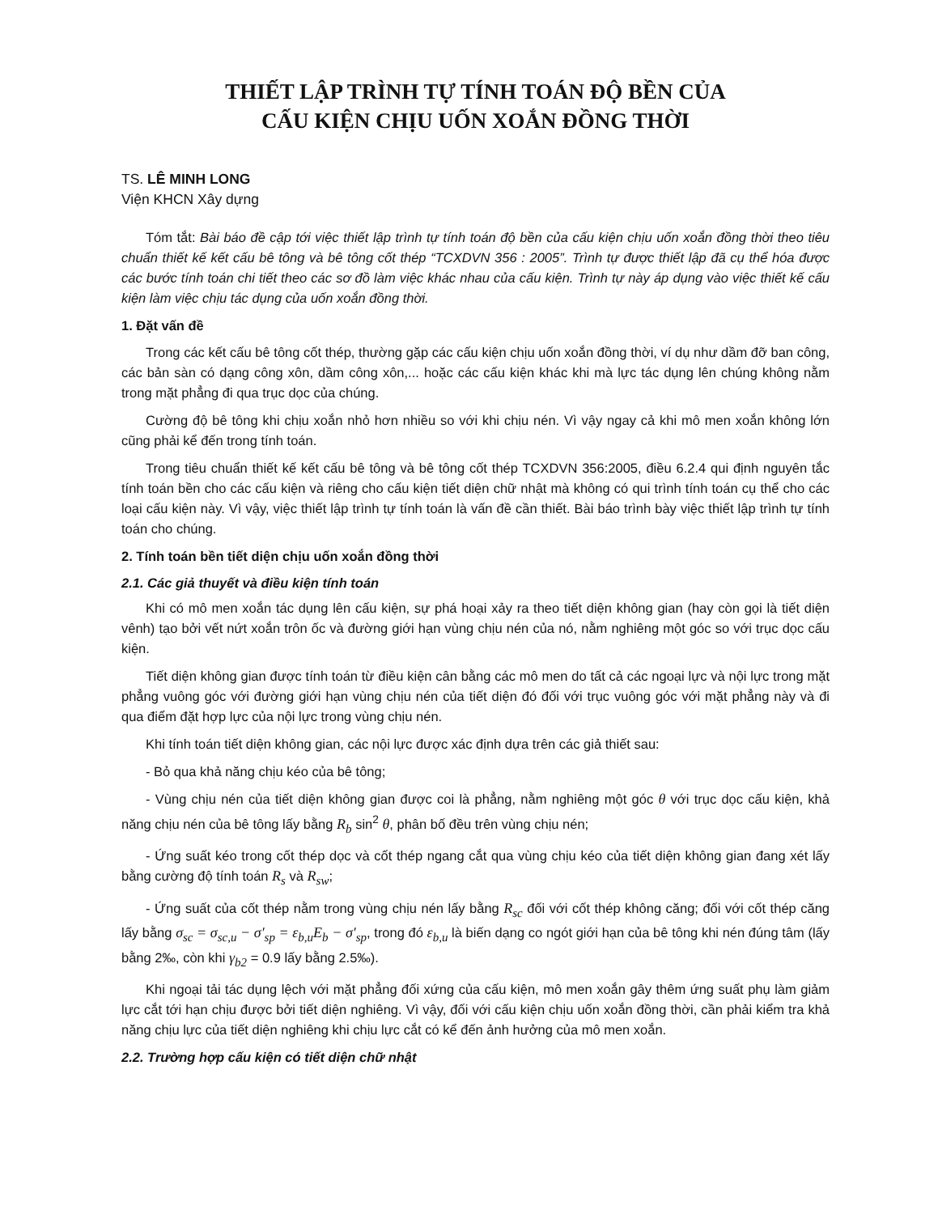THIẾT LẬP TRÌNH TỰ TÍNH TOÁN ĐỘ BỀN CỦA
CẤU KIỆN CHỊU UỐN XOẮN ĐỒNG THỜI
TS. LÊ MINH LONG
Viện KHCN Xây dựng
Tóm tắt: Bài báo đề cập tới việc thiết lập trình tự tính toán độ bền của cấu kiện chịu uốn xoắn đồng thời theo tiêu chuẩn thiết kế kết cấu bê tông và bê tông cốt thép “TCXDVN 356 : 2005”. Trình tự được thiết lập đã cụ thể hóa được các bước tính toán chi tiết theo các sơ đồ làm việc khác nhau của cấu kiện. Trình tự này áp dụng vào việc thiết kế cấu kiện làm việc chịu tác dụng của uốn xoắn đồng thời.
1. Đặt vấn đề
Trong các kết cấu bê tông cốt thép, thường gặp các cấu kiện chịu uốn xoắn đồng thời, ví dụ như dầm đỡ ban công, các bản sàn có dạng công xôn, dầm công xôn,... hoặc các cấu kiện khác khi mà lực tác dụng lên chúng không nằm trong mặt phẳng đi qua trục dọc của chúng.
Cường độ bê tông khi chịu xoắn nhỏ hơn nhiều so với khi chịu nén. Vì vậy ngay cả khi mô men xoắn không lớn cũng phải kể đến trong tính toán.
Trong tiêu chuẩn thiết kế kết cấu bê tông và bê tông cốt thép TCXDVN 356:2005, điều 6.2.4 qui định nguyên tắc tính toán bền cho các cấu kiện và riêng cho cấu kiện tiết diện chữ nhật mà không có qui trình tính toán cụ thể cho các loại cấu kiện này. Vì vậy, việc thiết lập trình tự tính toán là vấn đề cần thiết. Bài báo trình bày việc thiết lập trình tự tính toán cho chúng.
2. Tính toán bền tiết diện chịu uốn xoắn đồng thời
2.1. Các giả thuyết và điều kiện tính toán
Khi có mô men xoắn tác dụng lên cấu kiện, sự phá hoại xảy ra theo tiết diện không gian (hay còn gọi là tiết diện vênh) tạo bởi vết nứt xoắn trôn ốc và đường giới hạn vùng chịu nén của nó, nằm nghiêng một góc so với trục dọc cấu kiện.
Tiết diện không gian được tính toán từ điều kiện cân bằng các mô men do tất cả các ngoại lực và nội lực trong mặt phẳng vuông góc với đường giới hạn vùng chịu nén của tiết diện đó đối với trục vuông góc với mặt phẳng này và đi qua điểm đặt hợp lực của nội lực trong vùng chịu nén.
Khi tính toán tiết diện không gian, các nội lực được xác định dựa trên các giả thiết sau:
- Bỏ qua khả năng chịu kéo của bê tông;
- Vùng chịu nén của tiết diện không gian được coi là phẳng, nằm nghiêng một góc θ với trục dọc cấu kiện, khả năng chịu nén của bê tông lấy bằng R<sub>b</sub> sin<sup>2</sup> θ, phân bố đều trên vùng chịu nén;
- Ứng suất kéo trong cốt thép dọc và cốt thép ngang cắt qua vùng chịu kéo của tiết diện không gian đang xét lấy bằng cường độ tính toán R<sub>s</sub> và R<sub>sw</sub>;
- Ứng suất của cốt thép nằm trong vùng chịu nén lấy bằng R<sub>sc</sub> đối với cốt thép không căng; đối với cốt thép căng lấy bằng σ<sub>sc</sub> = σ<sub>sc,u</sub> − σ′<sub>sp</sub> = ε<sub>b,u</sub>E<sub>b</sub> − σ′<sub>sp</sub>, trong đó ε<sub>b,u</sub> là biến dạng co ngót giới hạn của bê tông khi nén đúng tâm (lấy bằng 2‰, còn khi γ<sub>b2</sub> = 0.9 lấy bằng 2.5‰).
Khi ngoại tải tác dụng lệch với mặt phẳng đối xứng của cấu kiện, mô men xoắn gây thêm ứng suất phụ làm giảm lực cắt tới hạn chịu được bởi tiết diện nghiêng. Vì vậy, đối với cấu kiện chịu uốn xoắn đồng thời, cần phải kiểm tra khả năng chịu lực của tiết diện nghiêng khi chịu lực cắt có kể đến ảnh hưởng của mô men xoắn.
2.2. Trường hợp cấu kiện có tiết diện chữ nhật